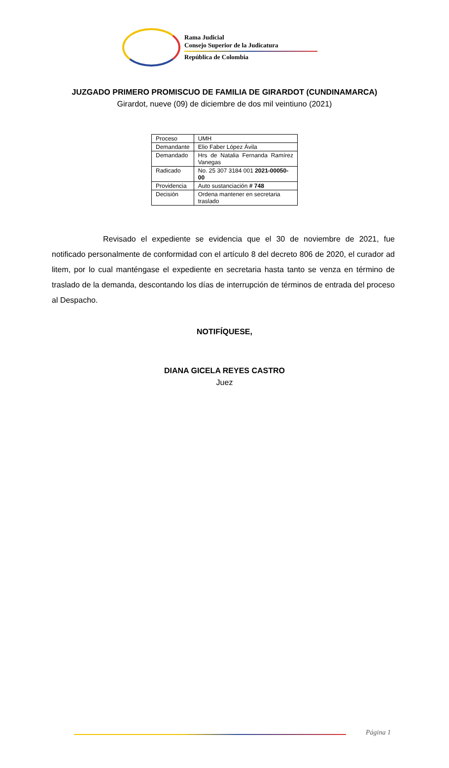Rama Judicial
Consejo Superior de la Judicatura
República de Colombia
JUZGADO PRIMERO PROMISCUO DE FAMILIA DE GIRARDOT (CUNDINAMARCA)
Girardot, nueve (09) de diciembre de dos mil veintiuno (2021)
| Proceso | UMH |
| Demandante | Elio Faber López Ávila |
| Demandado | Hrs de Natalia Fernanda Ramírez Vanegas |
| Radicado | No. 25 307 3184 001 2021-00050-00 |
| Providencia | Auto sustanciación # 748 |
| Decisión | Ordena mantener en secretaria traslado |
Revisado el expediente se evidencia que el 30 de noviembre de 2021, fue notificado personalmente de conformidad con el artículo 8 del decreto 806 de 2020, el curador ad litem, por lo cual manténgase el expediente en secretaria hasta tanto se venza en término de traslado de la demanda, descontando los días de interrupción de términos de entrada del proceso al Despacho.
NOTIFÍQUESE,
DIANA GICELA REYES CASTRO
Juez
Página 1